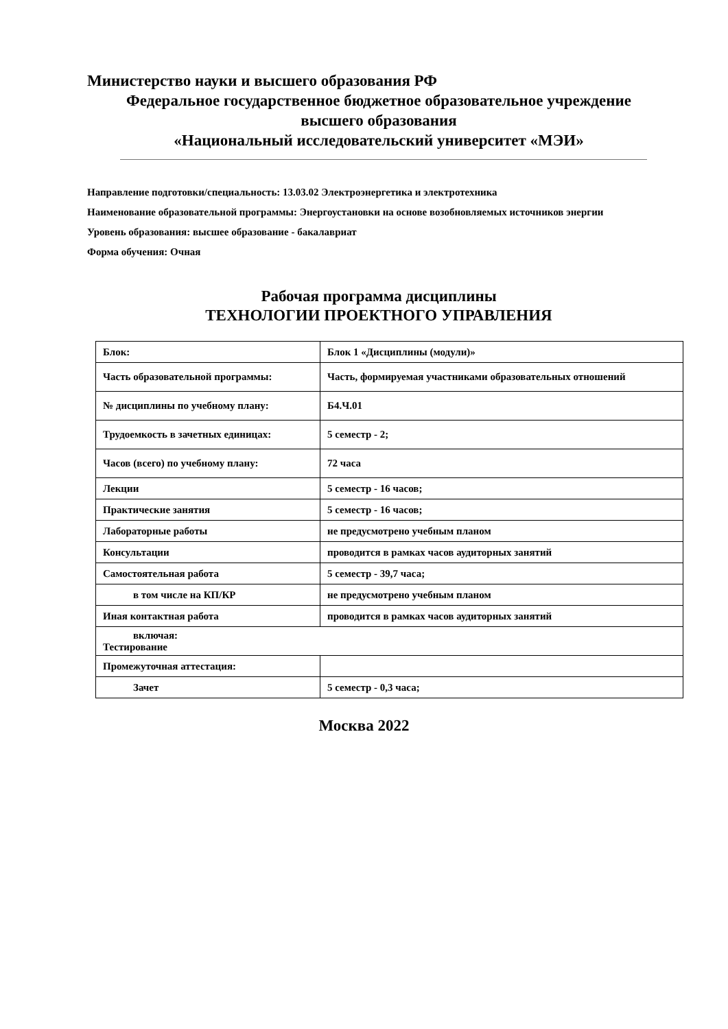Министерство науки и высшего образования РФ
Федеральное государственное бюджетное образовательное учреждение
высшего образования
«Национальный исследовательский университет «МЭИ»
Направление подготовки/специальность: 13.03.02 Электроэнергетика и электротехника
Наименование образовательной программы: Энергоустановки на основе возобновляемых источников энергии
Уровень образования: высшее образование - бакалавриат
Форма обучения: Очная
Рабочая программа дисциплины
ТЕХНОЛОГИИ ПРОЕКТНОГО УПРАВЛЕНИЯ
| Блок: | Блок 1 «Дисциплины (модули)» |
| Часть образовательной программы: | Часть, формируемая участниками образовательных отношений |
| № дисциплины по учебному плану: | Б4.Ч.01 |
| Трудоемкость в зачетных единицах: | 5 семестр - 2; |
| Часов (всего) по учебному плану: | 72 часа |
| Лекции | 5 семестр - 16 часов; |
| Практические занятия | 5 семестр - 16 часов; |
| Лабораторные работы | не предусмотрено учебным планом |
| Консультации | проводится в рамках часов аудиторных занятий |
| Самостоятельная работа | 5 семестр - 39,7 часа; |
| в том числе на КП/КР | не предусмотрено учебным планом |
| Иная контактная работа | проводится в рамках часов аудиторных занятий |
| включая: Тестирование | |
| Промежуточная аттестация: | |
| Зачет | 5 семестр - 0,3 часа; |
Москва 2022